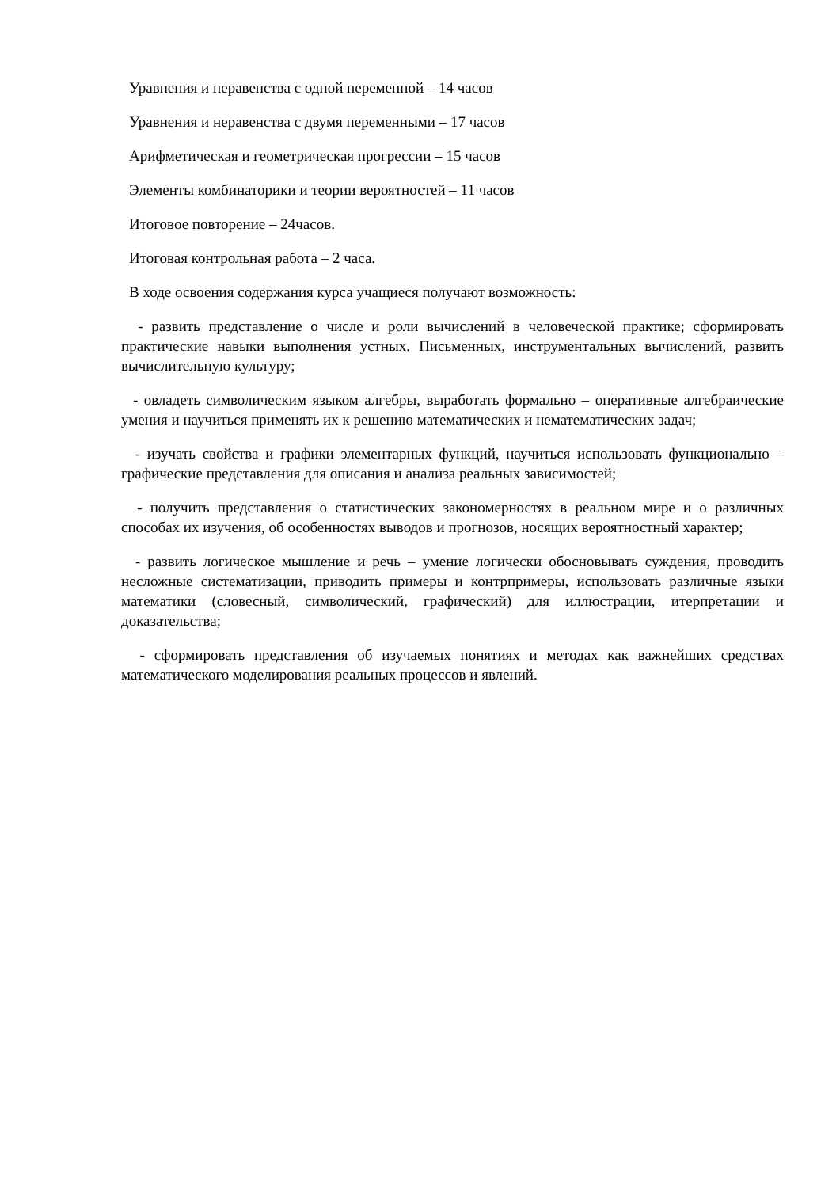Уравнения и неравенства с одной переменной – 14 часов
Уравнения и неравенства с двумя переменными – 17 часов
Арифметическая и геометрическая прогрессии – 15 часов
Элементы комбинаторики и теории вероятностей – 11 часов
Итоговое повторение – 24часов.
Итоговая контрольная работа – 2 часа.
В ходе освоения содержания курса учащиеся получают возможность:
- развить представление о числе и роли вычислений в человеческой практике; сформировать практические навыки выполнения устных. Письменных, инструментальных вычислений, развить вычислительную культуру;
- овладеть символическим языком алгебры, выработать формально – оперативные алгебраические умения и научиться применять их к решению математических и нематематических задач;
- изучать свойства и графики элементарных функций, научиться использовать функционально – графические представления для описания и анализа реальных зависимостей;
- получить представления о статистических закономерностях в реальном мире и о различных способах их изучения, об особенностях выводов и прогнозов, носящих вероятностный характер;
- развить логическое мышление и речь – умение логически обосновывать суждения, проводить несложные систематизации, приводить примеры и контрпримеры, использовать различные языки математики (словесный, символический, графический) для иллюстрации, итерпретации и доказательства;
- сформировать представления об изучаемых понятиях и методах как важнейших средствах математического моделирования реальных процессов и явлений.